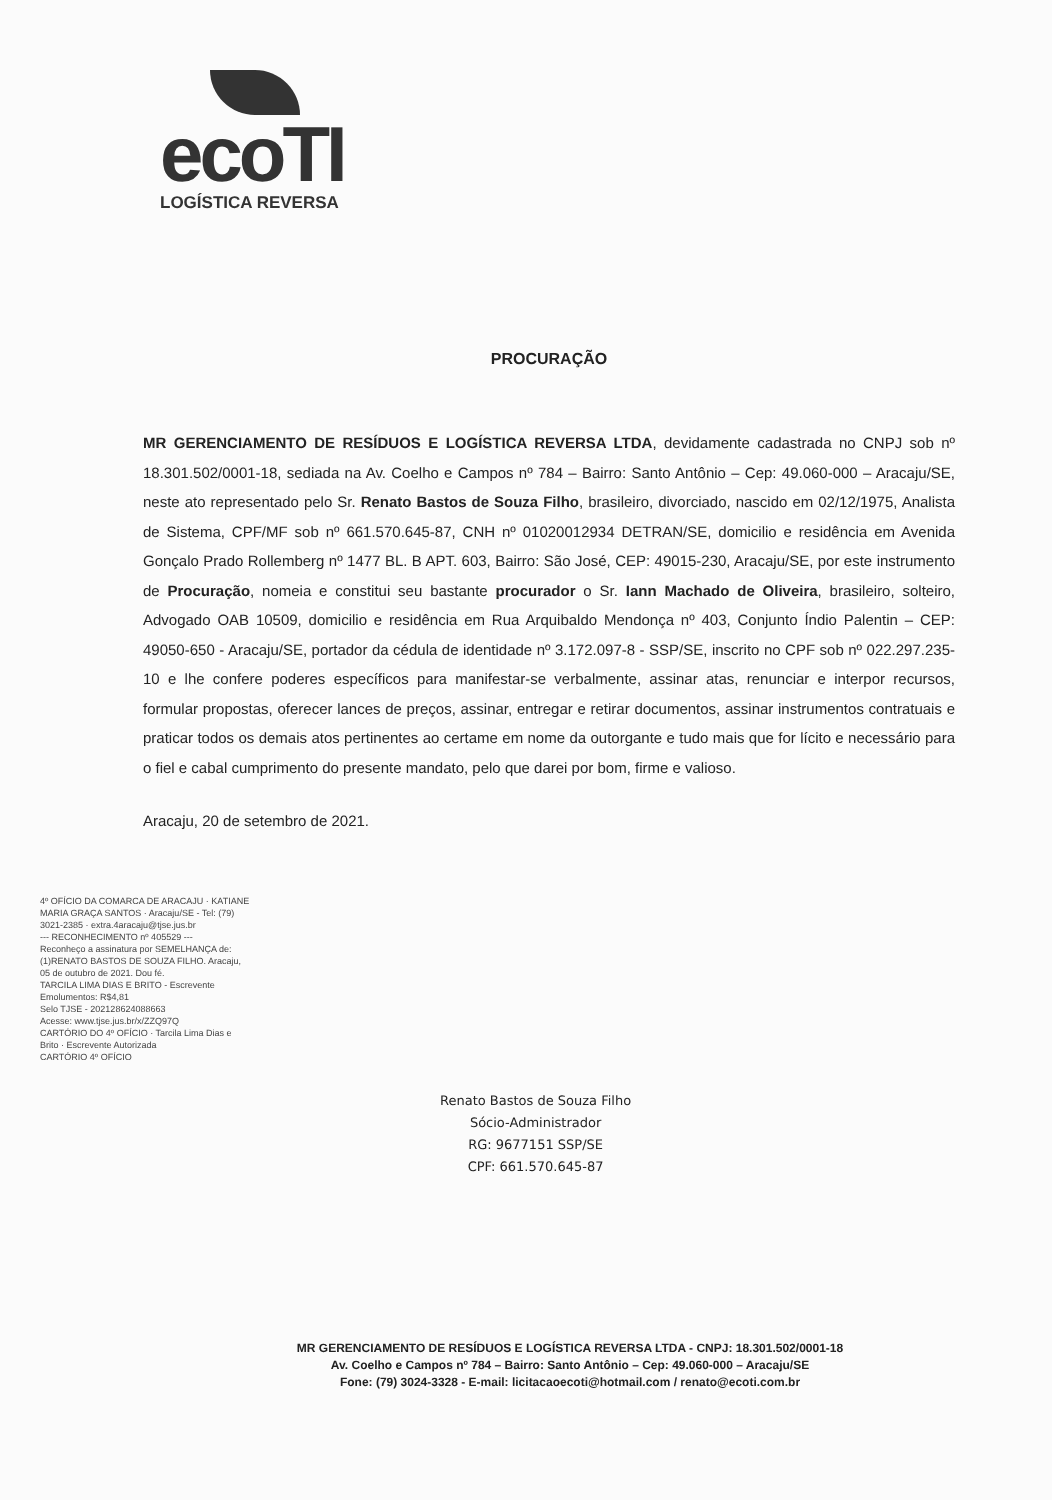ecoTI
LOGÍSTICA REVERSA
PROCURAÇÃO
MR GERENCIAMENTO DE RESÍDUOS E LOGÍSTICA REVERSA LTDA, devidamente cadastrada no CNPJ sob nº 18.301.502/0001-18, sediada na Av. Coelho e Campos nº 784 – Bairro: Santo Antônio – Cep: 49.060-000 – Aracaju/SE, neste ato representado pelo Sr. Renato Bastos de Souza Filho, brasileiro, divorciado, nascido em 02/12/1975, Analista de Sistema, CPF/MF sob nº 661.570.645-87, CNH nº 01020012934 DETRAN/SE, domicilio e residência em Avenida Gonçalo Prado Rollemberg nº 1477 BL. B APT. 603, Bairro: São José, CEP: 49015-230, Aracaju/SE, por este instrumento de Procuração, nomeia e constitui seu bastante procurador o Sr. Iann Machado de Oliveira, brasileiro, solteiro, Advogado OAB 10509, domicilio e residência em Rua Arquibaldo Mendonça nº 403, Conjunto Índio Palentin – CEP: 49050-650 - Aracaju/SE, portador da cédula de identidade nº 3.172.097-8 - SSP/SE, inscrito no CPF sob nº 022.297.235-10 e lhe confere poderes específicos para manifestar-se verbalmente, assinar atas, renunciar e interpor recursos, formular propostas, oferecer lances de preços, assinar, entregar e retirar documentos, assinar instrumentos contratuais e praticar todos os demais atos pertinentes ao certame em nome da outorgante e tudo mais que for lícito e necessário para o fiel e cabal cumprimento do presente mandato, pelo que darei por bom, firme e valioso.
Aracaju, 20 de setembro de 2021.
4º OFÍCIO DA COMARCA DE ARACAJU · KATIANE MARIA GRAÇA SANTOS · Aracaju/SE - Tel: (79) 3021-2385 · extra.4aracaju@tjse.jus.br
--- RECONHECIMENTO nº 405529 ---
Reconheço a assinatura por SEMELHANÇA de: (1)RENATO BASTOS DE SOUZA FILHO. Aracaju, 05 de outubro de 2021. Dou fé.
TARCILA LIMA DIAS E BRITO - Escrevente
Emolumentos: R$4,81
Selo TJSE - 202128624088663
Acesse: www.tjse.jus.br/x/ZZQ97Q
CARTÓRIO DO 4º OFÍCIO · Tarcila Lima Dias e Brito · Escrevente Autorizada
CARTÓRIO 4º OFÍCIO
Renato Bastos de Souza Filho
Sócio-Administrador
RG: 9677151 SSP/SE
CPF: 661.570.645-87
MR GERENCIAMENTO DE RESÍDUOS E LOGÍSTICA REVERSA LTDA - CNPJ: 18.301.502/0001-18
Av. Coelho e Campos nº 784 – Bairro: Santo Antônio – Cep: 49.060-000 – Aracaju/SE
Fone: (79) 3024-3328 - E-mail: licitacaoecoti@hotmail.com / renato@ecoti.com.br